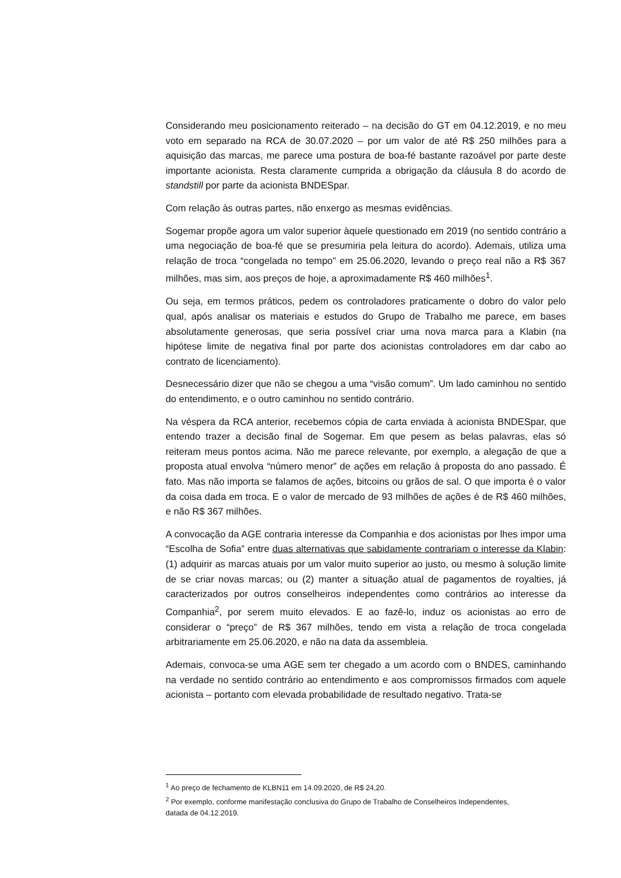Considerando meu posicionamento reiterado – na decisão do GT em 04.12.2019, e no meu voto em separado na RCA de 30.07.2020 – por um valor de até R$ 250 milhões para a aquisição das marcas, me parece uma postura de boa-fé bastante razoável por parte deste importante acionista. Resta claramente cumprida a obrigação da cláusula 8 do acordo de standstill por parte da acionista BNDESpar.
Com relação às outras partes, não enxergo as mesmas evidências.
Sogemar propõe agora um valor superior àquele questionado em 2019 (no sentido contrário a uma negociação de boa-fé que se presumiria pela leitura do acordo). Ademais, utiliza uma relação de troca “congelada no tempo” em 25.06.2020, levando o preço real não a R$ 367 milhões, mas sim, aos preços de hoje, a aproximadamente R$ 460 milhões<sup>1</sup>.
Ou seja, em termos práticos, pedem os controladores praticamente o dobro do valor pelo qual, após analisar os materiais e estudos do Grupo de Trabalho me parece, em bases absolutamente generosas, que seria possível criar uma nova marca para a Klabin (na hipótese limite de negativa final por parte dos acionistas controladores em dar cabo ao contrato de licenciamento).
Desnecessário dizer que não se chegou a uma “visão comum”. Um lado caminhou no sentido do entendimento, e o outro caminhou no sentido contrário.
Na véspera da RCA anterior, recebemos cópia de carta enviada à acionista BNDESpar, que entendo trazer a decisão final de Sogemar. Em que pesem as belas palavras, elas só reiteram meus pontos acima. Não me parece relevante, por exemplo, a alegação de que a proposta atual envolva “número menor” de ações em relação à proposta do ano passado. É fato. Mas não importa se falamos de ações, bitcoins ou grãos de sal. O que importa é o valor da coisa dada em troca. E o valor de mercado de 93 milhões de ações é de R$ 460 milhões, e não R$ 367 milhões.
A convocação da AGE contraria interesse da Companhia e dos acionistas por lhes impor uma “Escolha de Sofia” entre duas alternativas que sabidamente contrariam o interesse da Klabin: (1) adquirir as marcas atuais por um valor muito superior ao justo, ou mesmo à solução limite de se criar novas marcas; ou (2) manter a situação atual de pagamentos de royalties, já caracterizados por outros conselheiros independentes como contrários ao interesse da Companhia<sup>2</sup>, por serem muito elevados. E ao fazê-lo, induz os acionistas ao erro de considerar o “preço” de R$ 367 milhões, tendo em vista a relação de troca congelada arbitrariamente em 25.06.2020, e não na data da assembleia.
Ademais, convoca-se uma AGE sem ter chegado a um acordo com o BNDES, caminhando na verdade no sentido contrário ao entendimento e aos compromissos firmados com aquele acionista – portanto com elevada probabilidade de resultado negativo. Trata-se
<sup>1</sup> Ao preço de fechamento de KLBN11 em 14.09.2020, de R$ 24,20.
<sup>2</sup> Por exemplo, conforme manifestação conclusiva do Grupo de Trabalho de Conselheiros Independentes, datada de 04.12.2019.